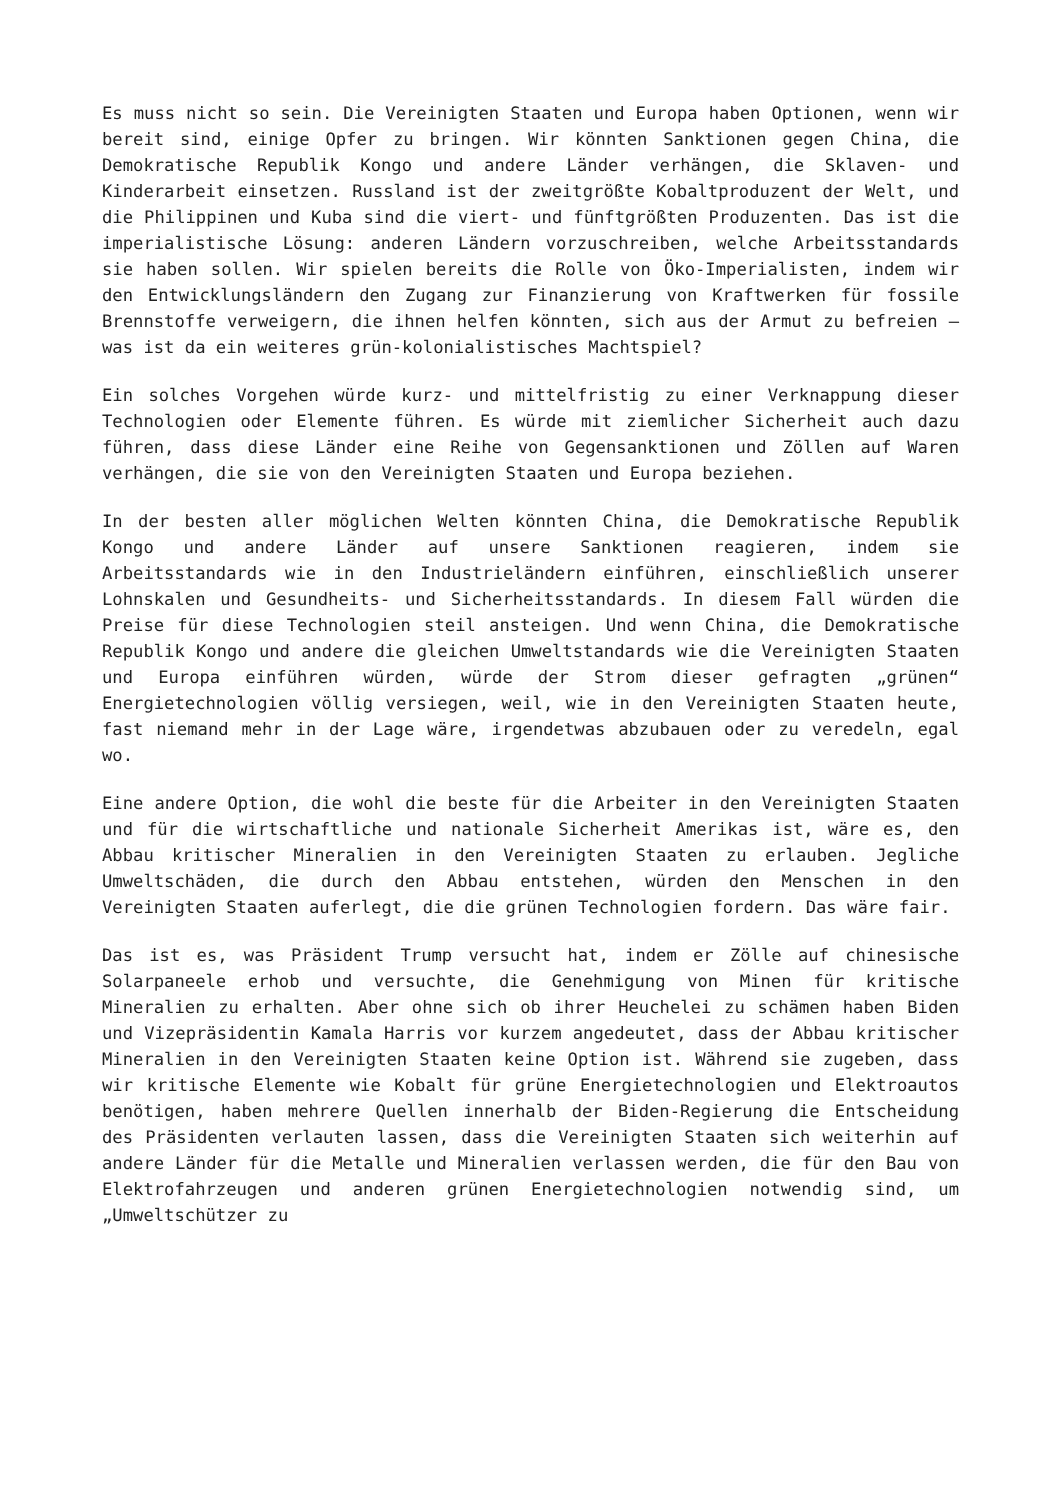Es muss nicht so sein. Die Vereinigten Staaten und Europa haben Optionen, wenn wir bereit sind, einige Opfer zu bringen. Wir könnten Sanktionen gegen China, die Demokratische Republik Kongo und andere Länder verhängen, die Sklaven- und Kinderarbeit einsetzen. Russland ist der zweitgrößte Kobaltproduzent der Welt, und die Philippinen und Kuba sind die viert- und fünftgrößten Produzenten. Das ist die imperialistische Lösung: anderen Ländern vorzuschreiben, welche Arbeitsstandards sie haben sollen. Wir spielen bereits die Rolle von Öko-Imperialisten, indem wir den Entwicklungsländern den Zugang zur Finanzierung von Kraftwerken für fossile Brennstoffe verweigern, die ihnen helfen könnten, sich aus der Armut zu befreien – was ist da ein weiteres grün-kolonialistisches Machtspiel?
Ein solches Vorgehen würde kurz- und mittelfristig zu einer Verknappung dieser Technologien oder Elemente führen. Es würde mit ziemlicher Sicherheit auch dazu führen, dass diese Länder eine Reihe von Gegensanktionen und Zöllen auf Waren verhängen, die sie von den Vereinigten Staaten und Europa beziehen.
In der besten aller möglichen Welten könnten China, die Demokratische Republik Kongo und andere Länder auf unsere Sanktionen reagieren, indem sie Arbeitsstandards wie in den Industrieländern einführen, einschließlich unserer Lohnskalen und Gesundheits- und Sicherheitsstandards. In diesem Fall würden die Preise für diese Technologien steil ansteigen. Und wenn China, die Demokratische Republik Kongo und andere die gleichen Umweltstandards wie die Vereinigten Staaten und Europa einführen würden, würde der Strom dieser gefragten „grünen“ Energietechnologien völlig versiegen, weil, wie in den Vereinigten Staaten heute, fast niemand mehr in der Lage wäre, irgendetwas abzubauen oder zu veredeln, egal wo.
Eine andere Option, die wohl die beste für die Arbeiter in den Vereinigten Staaten und für die wirtschaftliche und nationale Sicherheit Amerikas ist, wäre es, den Abbau kritischer Mineralien in den Vereinigten Staaten zu erlauben. Jegliche Umweltschäden, die durch den Abbau entstehen, würden den Menschen in den Vereinigten Staaten auferlegt, die die grünen Technologien fordern. Das wäre fair.
Das ist es, was Präsident Trump versucht hat, indem er Zölle auf chinesische Solarpaneele erhob und versuchte, die Genehmigung von Minen für kritische Mineralien zu erhalten. Aber ohne sich ob ihrer Heuchelei zu schämen haben Biden und Vizepräsidentin Kamala Harris vor kurzem angedeutet, dass der Abbau kritischer Mineralien in den Vereinigten Staaten keine Option ist. Während sie zugeben, dass wir kritische Elemente wie Kobalt für grüne Energietechnologien und Elektroautos benötigen, haben mehrere Quellen innerhalb der Biden-Regierung die Entscheidung des Präsidenten verlauten lassen, dass die Vereinigten Staaten sich weiterhin auf andere Länder für die Metalle und Mineralien verlassen werden, die für den Bau von Elektrofahrzeugen und anderen grünen Energietechnologien notwendig sind, um „Umweltschützer zu